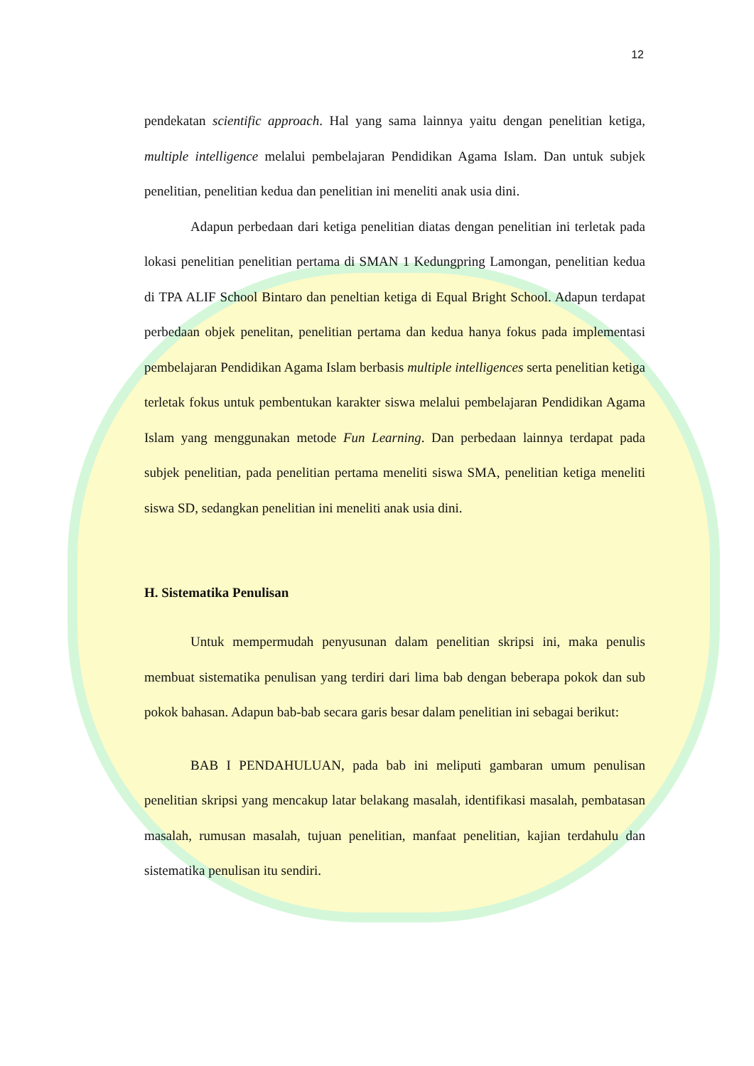12
pendekatan scientific approach. Hal yang sama lainnya yaitu dengan penelitian ketiga, multiple intelligence melalui pembelajaran Pendidikan Agama Islam. Dan untuk subjek penelitian, penelitian kedua dan penelitian ini meneliti anak usia dini.
Adapun perbedaan dari ketiga penelitian diatas dengan penelitian ini terletak pada lokasi penelitian penelitian pertama di SMAN 1 Kedungpring Lamongan, penelitian kedua di TPA ALIF School Bintaro dan peneltian ketiga di Equal Bright School. Adapun terdapat perbedaan objek penelitan, penelitian pertama dan kedua hanya fokus pada implementasi pembelajaran Pendidikan Agama Islam berbasis multiple intelligences serta penelitian ketiga terletak fokus untuk pembentukan karakter siswa melalui pembelajaran Pendidikan Agama Islam yang menggunakan metode Fun Learning. Dan perbedaan lainnya terdapat pada subjek penelitian, pada penelitian pertama meneliti siswa SMA, penelitian ketiga meneliti siswa SD, sedangkan penelitian ini meneliti anak usia dini.
H. Sistematika Penulisan
Untuk mempermudah penyusunan dalam penelitian skripsi ini, maka penulis membuat sistematika penulisan yang terdiri dari lima bab dengan beberapa pokok dan sub pokok bahasan. Adapun bab-bab secara garis besar dalam penelitian ini sebagai berikut:
BAB I PENDAHULUAN, pada bab ini meliputi gambaran umum penulisan penelitian skripsi yang mencakup latar belakang masalah, identifikasi masalah, pembatasan masalah, rumusan masalah, tujuan penelitian, manfaat penelitian, kajian terdahulu dan sistematika penulisan itu sendiri.